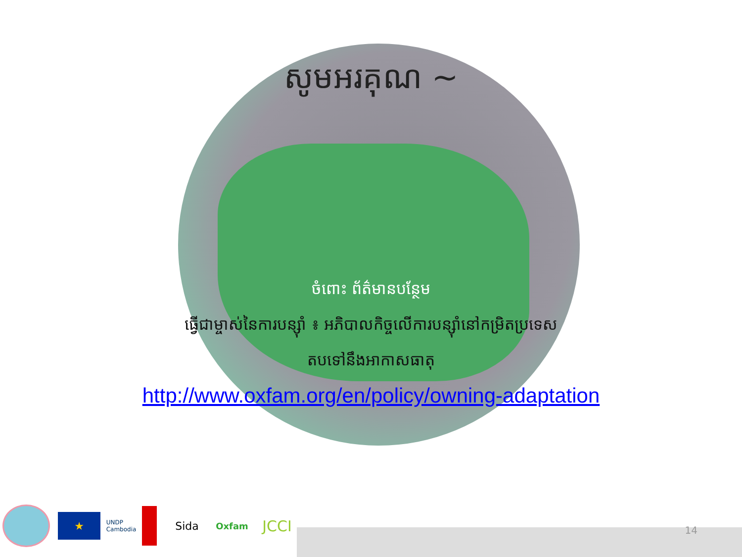សូមអរគុណ ~
ចំពោះ ព័ត៌មានបន្ថែម
ធ្វើជាម្ចាស់នៃការបន្ស៊ាំ ៖ អភិបាលកិច្ចលើការបន្ស៊ាំនៅកម្រិតប្រទេស
តបទៅនឹងអាកាសធាតុ
http://www.oxfam.org/en/policy/owning-adaptation
★
UNDP
Cambodia
Sida
Oxfam
JCCI
14